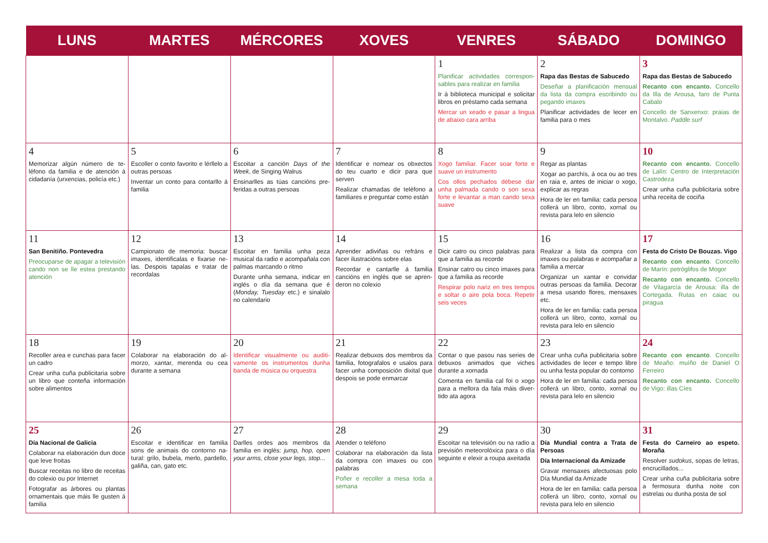| LUNS | MARTES | MÉRCORES | XOVES | VENRES | SÁBADO | DOMINGO |
| --- | --- | --- | --- | --- | --- | --- |
| | | | | 1 Planificar actividades correspon­sables para realizar en familia Ir á biblioteca municipal e solici­tar libros en préstamo cada se­mana Mercar un xeado e pasar a lingua de abaixo cara arriba | 2 Rapa das Bestas de Sabucedo Deseñar a planificación mensual da lista da compra escribindo ou pegando imaxes Planificar actividades de lecer en familia para o mes | 3 Rapa das Bestas de Sabucedo Recanto con encanto. Concello da Illa de Arousa, faro de Punta Cabalo Concello de Sanxenxo: praias de Montalvo. Paddle surf |
| 4 Memorizar algún número de te­léfono da familia e de atención á cidadanía (urxencias, policía etc.) | 5 Escoller o conto favorito e lérllelo a outras persoas Inventar un conto para contarllo á familia | 6 Escoitar a canción Days of the Week , de Singing Walrus Ensinarlles as túas cancións pre­feridas a outras persoas | 7 Identificar e nomear os obxectos do teu cuarto e dicir para que serven Realizar chamadas de teléfono a familiares e preguntar como están | 8 Xogo familiar. Facer soar forte e suave un instrumento Cos ollos pechados débese dar unha palmada cando o son sexa forte e levantar a man cando sexa suave | 9 Regar as plantas Xogar ao parchís, á oca ou ao tres en raia e, antes de iniciar o xogo, explicar as regras Hora de ler en familia: cada per­soa collerá un libro, conto, xornal ou revista para lelo en silencio | 10 Recanto con encanto. Concello de Lalín: Centro de Interpretación Castrodeza Crear unha cuña publicitaria so­bre unha receita de cociña |
| 11 San Benitiño. Pontevedra Preocuparse de apagar a televi­sión cando non se lle estea pres­tando atención | 12 Campionato de memoria: buscar imaxes, identificalas e fixarse ne­las. Despois tapalas e tratar de recordalas | 13 Escoitar en familia unha peza musical da radio e acompañala con palmas marcando o ritmo Durante unha semana, indicar en inglés o día da semana que é ( Monday, Tuesday etc.) e sinalalo no calendario | 14 Aprender adiviñas ou refráns e facer ilustracións sobre elas Recordar e cantarlle á familia cancións en inglés que se apren­deron no colexio | 15 Dicir catro ou cinco palabras para que a familia as recorde Ensinar catro ou cinco imaxes para que a familia as recorde Respirar polo nariz en tres tem­pos e soltar o aire pola boca. Re­petir seis veces | 16 Realizar a lista da compra con imaxes ou palabras e acompañar a familia a mercar Organizar un xantar e convidar outras persoas da familia. Deco­rar a mesa usando flores, men­saxes etc. Hora de ler en familia: cada per­soa collerá un libro, conto, xornal ou revista para lelo en silencio | 17 Festa do Cristo De Bouzas. Vigo Recanto con encanto . Concello de Marín: petróglifos de Mogor Recanto con encanto. Concello de Vilagarcía de Arousa: illa de Cortegada. Rutas en caiac ou piragua |
| 18 Recoller area e cunchas para fa­cer un cadro Crear unha cuña publicitaria so­bre un libro que conteña infor­mación sobre alimentos | 19 Colaborar na elaboración do al­morzo, xantar, merenda ou cea durante a semana | 20 Identificar visualmente ou auditi­vamente os instrumentos dunha banda de música ou orquestra | 21 Realizar debuxos dos membros da familia, fotografalos e usalos para facer unha composición dixital que despois se pode en­marcar | 22 Contar o que pasou nas series de debuxos animados que viches durante a xornada Comenta en familia cal foi o xogo para a mellora da fala máis diver­tido ata agora | 23 Crear unha cuña publicitaria so­bre actividades de lecer e tempo libre ou unha festa popular do contorno Hora de ler en familia: cada per­soa collerá un libro, conto, xornal ou revista para lelo en silencio | 24 Recanto con encanto . Concello de Meaño: muíño de Daniel O Ferreiro Recanto con encanto. Concello de Vigo: illas Cíes |
| 25 Día Nacional de Galicia Colaborar na elaboración dun doce que leve froitas Buscar receitas no libro de recei­tas do colexio ou por Internet Fotografar as árbores ou plantas ornamentais que máis lle gusten á familia | 26 Escoitar e identificar en familia sons de animais do contorno na­tural: grilo, bubela, merlo, parde­llo, galiña, can, gato etc. | 27 Darlles ordes aos membros da familia en inglés: jump, hop, open your arms, close your legs, stop ... | 28 Atender o teléfono Colaborar na elaboración da lis­ta da compra con imaxes ou con palabras Poñer e recoller a mesa toda a semana | 29 Escoitar na televisión ou na radio a previsión meteorolóxica para o día seguinte e elexir a roupa axeitada | 30 Día Mundial contra a Trata de Persoas Día Internacional da Amizade Gravar mensaxes afectuosas polo Día Mundial da Amizade Hora de ler en familia: cada persoa collerá un libro, conto, xornal ou revista para lelo en silencio | 31 Festa do Carneiro ao espeto. Moraña Resolver sudokus , sopas de le­tras, encrucillados... Crear unha cuña publicitaria so­bre a fermosura dunha noite con estrelas ou dunha posta de sol |